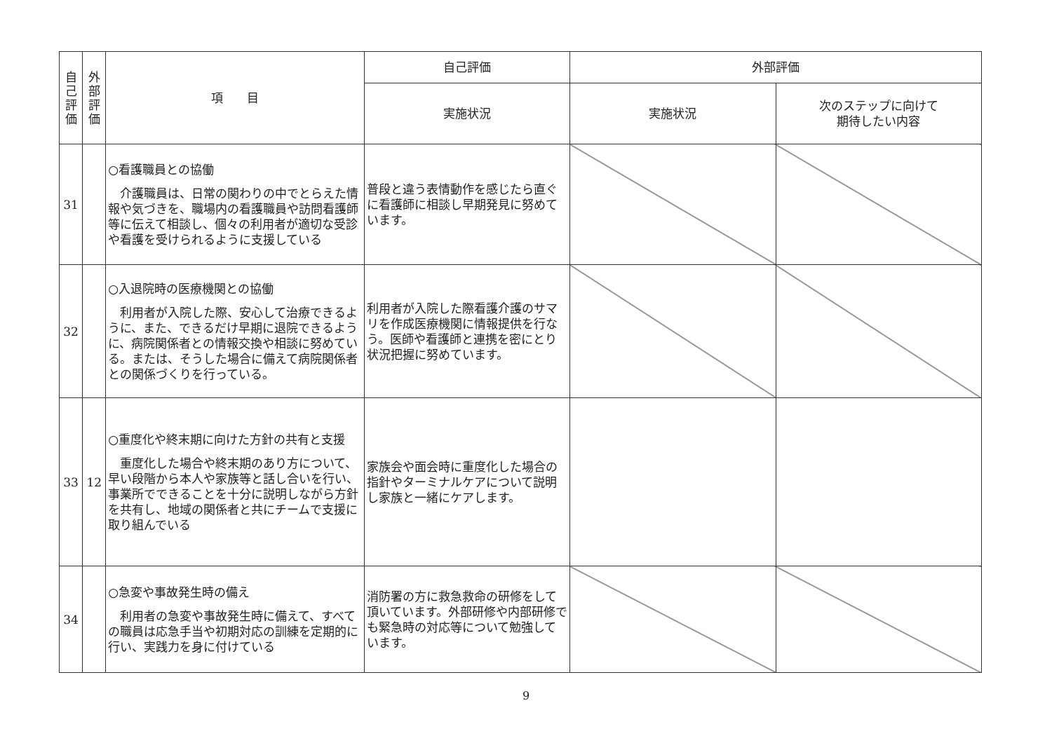| 自 己 評 価 | 外 部 評 価 | 項 目 | 自己評価 | 外部評価 | |
| --- | --- | --- | --- | --- | --- |
| | | | 実施状況 | 実施状況 | 次のステップに向けて 期待したい内容 |
| 31 | | ○看護職員との協働 介護職員は、日常の関わりの中でとらえた情報や気づきを、職場内の看護職員や訪問看護師等に伝えて相談し、個々の利用者が適切な受診や看護を受けられるように支援している | 普段と違う表情動作を感じたら直ぐに看護師に相談し早期発見に努めています。 | | |
| 32 | | ○入退院時の医療機関との協働 利用者が入院した際、安心して治療できるように、また、できるだけ早期に退院できるように、病院関係者との情報交換や相談に努めている。または、そうした場合に備えて病院関係者との関係づくりを行っている。 | 利用者が入院した際看護介護のサマリを作成医療機関に情報提供を行なう。医師や看護師と連携を密にとり状況把握に努めています。 | | |
| 33 | 12 | ○重度化や終末期に向けた方針の共有と支援 重度化した場合や終末期のあり方について、早い段階から本人や家族等と話し合いを行い、事業所でできることを十分に説明しながら方針を共有し、地域の関係者と共にチームで支援に取り組んでいる | 家族会や面会時に重度化した場合の指針やターミナルケアについて説明し家族と一緒にケアします。 | | |
| 34 | | ○急変や事故発生時の備え 利用者の急変や事故発生時に備えて、すべての職員は応急手当や初期対応の訓練を定期的に行い、実践力を身に付けている | 消防署の方に救急救命の研修をして頂いています。外部研修や内部研修でも緊急時の対応等について勉強しています。 | | |
9